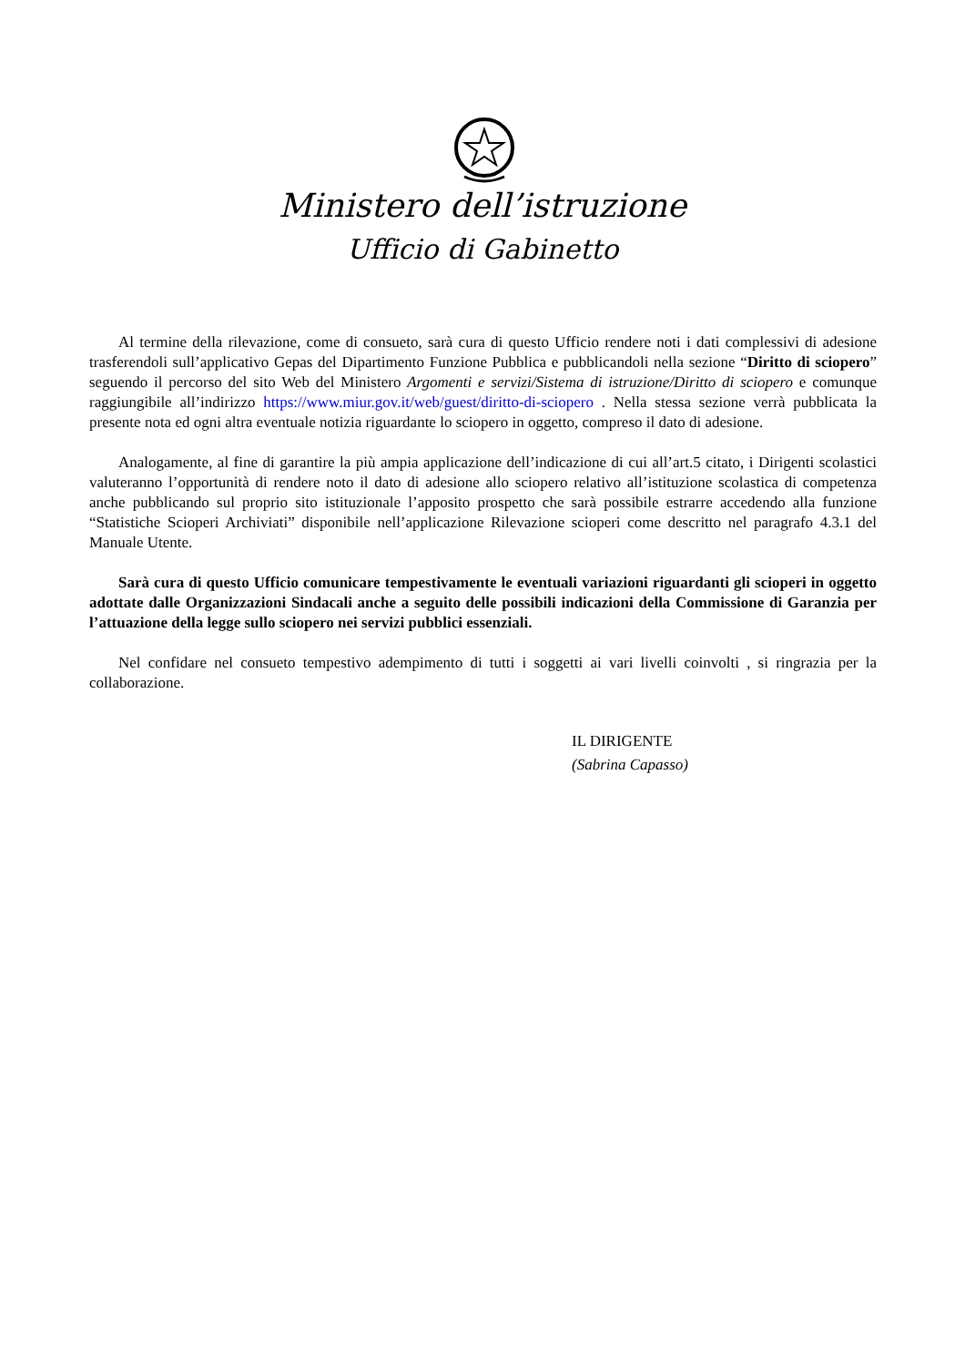Ministero dell’istruzione
Ufficio di Gabinetto
Al termine della rilevazione, come di consueto, sarà cura di questo Ufficio rendere noti i dati complessivi di adesione trasferendoli sull’applicativo Gepas del Dipartimento Funzione Pubblica e pubblicandoli nella sezione “Diritto di sciopero” seguendo il percorso del sito Web del Ministero Argomenti e servizi/Sistema di istruzione/Diritto di sciopero e comunque raggiungibile all’indirizzo https://www.miur.gov.it/web/guest/diritto-di-sciopero . Nella stessa sezione verrà pubblicata la presente nota ed ogni altra eventuale notizia riguardante lo sciopero in oggetto, compreso il dato di adesione.
Analogamente, al fine di garantire la più ampia applicazione dell’indicazione di cui all’art.5 citato, i Dirigenti scolastici valuteranno l’opportunità di rendere noto il dato di adesione allo sciopero relativo all’istituzione scolastica di competenza anche pubblicando sul proprio sito istituzionale l’apposito prospetto che sarà possibile estrarre accedendo alla funzione “Statistiche Scioperi Archiviati” disponibile nell’applicazione Rilevazione scioperi come descritto nel paragrafo 4.3.1 del Manuale Utente.
Sarà cura di questo Ufficio comunicare tempestivamente le eventuali variazioni riguardanti gli scioperi in oggetto adottate dalle Organizzazioni Sindacali anche a seguito delle possibili indicazioni della Commissione di Garanzia per l’attuazione della legge sullo sciopero nei servizi pubblici essenziali.
Nel confidare nel consueto tempestivo adempimento di tutti i soggetti ai vari livelli coinvolti , si ringrazia per la collaborazione.
IL DIRIGENTE
(Sabrina Capasso)